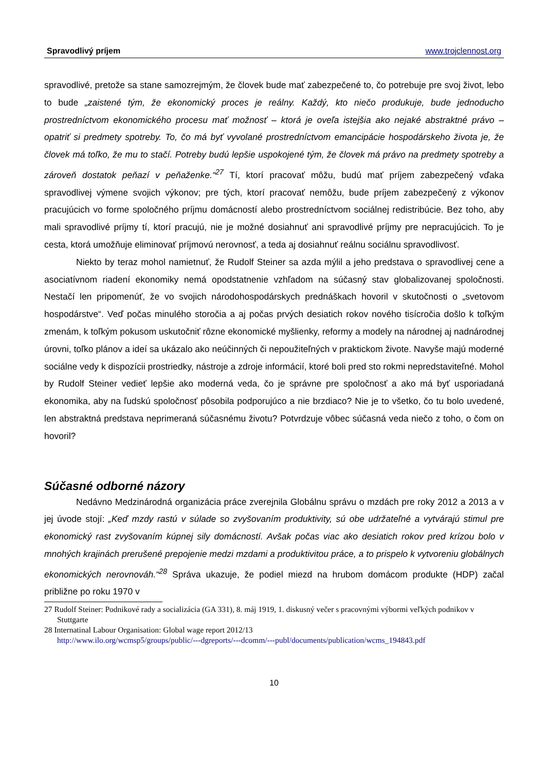Spravodlivý príjem www.trojclennost.org
spravodlivé, pretože sa stane samozrejmým, že človek bude mať zabezpečené to, čo potrebuje pre svoj život, lebo to bude „zaistené tým, že ekonomický proces je reálny. Každý, kto niečo produkuje, bude jednoducho prostredníctvom ekonomického procesu mať možnosť – ktorá je oveľa istejšia ako nejaké abstraktné právo – opatriť si predmety spotreby. To, čo má byť vyvolané prostredníctvom emancipácie hospodárskeho života je, že človek má toľko, že mu to stačí. Potreby budú lepšie uspokojené tým, že človek má právo na predmety spotreby a zároveň dostatok peňazí v peňaženke.“<sup>27</sup> Tí, ktorí pracovať môžu, budú mať príjem zabezpečený vďaka spravodlivej výmene svojich výkonov; pre tých, ktorí pracovať nemôžu, bude príjem zabezpečený z výkonov pracujúcich vo forme spoločného príjmu domácností alebo prostredníctvom sociálnej redistribúcie. Bez toho, aby mali spravodlivé príjmy tí, ktorí pracujú, nie je možné dosiahnuť ani spravodlivé príjmy pre nepracujúcich. To je cesta, ktorá umožňuje eliminovať príjmovú nerovnosť, a teda aj dosiahnuť reálnu sociálnu spravodlivosť.
Niekto by teraz mohol namietnuť, že Rudolf Steiner sa azda mýlil a jeho predstava o spravodlivej cene a asociatívnom riadení ekonomiky nemá opodstatnenie vzhľadom na súčasný stav globalizovanej spoločnosti. Nestačí len pripomenúť, že vo svojich národohospodárskych prednáškach hovoril v skutočnosti o „svetovom hospodárstve“. Veď počas minulého storočia a aj počas prvých desiatich rokov nového tisícročia došlo k toľkým zmenám, k toľkým pokusom uskutočniť rôzne ekonomické myšlienky, reformy a modely na národnej aj nadnárodnej úrovni, toľko plánov a ideí sa ukázalo ako neúčinných či nepoužiteľných v praktickom živote. Navyše majú moderné sociálne vedy k dispozícii prostriedky, nástroje a zdroje informácií, ktoré boli pred sto rokmi nepredstaviteľné. Mohol by Rudolf Steiner vedieť lepšie ako moderná veda, čo je správne pre spoločnosť a ako má byť usporiadaná ekonomika, aby na ľudskú spoločnosť pôsobila podporujúco a nie brzdiaco? Nie je to všetko, čo tu bolo uvedené, len abstraktná predstava neprimeraná súčasnému životu? Potvrdzuje vôbec súčasná veda niečo z toho, o čom on hovoril?
Súčasné odborné názory
Nedávno Medzinárodná organizácia práce zverejnila Globálnu správu o mzdách pre roky 2012 a 2013 a v jej úvode stojí: „Keď mzdy rastú v súlade so zvyšovaním produktivity, sú obe udržateľné a vytvárajú stimul pre ekonomický rast zvyšovaním kúpnej sily domácností. Avšak počas viac ako desiatich rokov pred krízou bolo v mnohých krajinách prerušené prepojenie medzi mzdami a produktivitou práce, a to prispelo k vytvoreniu globálnych ekonomických nerovnováh.“<sup>28</sup> Správa ukazuje, že podiel miezd na hrubom domácom produkte (HDP) začal približne po roku 1970 v
27 Rudolf Steiner: Podnikové rady a socializácia (GA 331), 8. máj 1919, 1. diskusný večer s pracovnými výbormi veľkých podnikov v Stuttgarte
28 Internatinal Labour Organisation: Global wage report 2012/13
http://www.ilo.org/wcmsp5/groups/public/---dgreports/---dcomm/---publ/documents/publication/wcms_194843.pdf
10